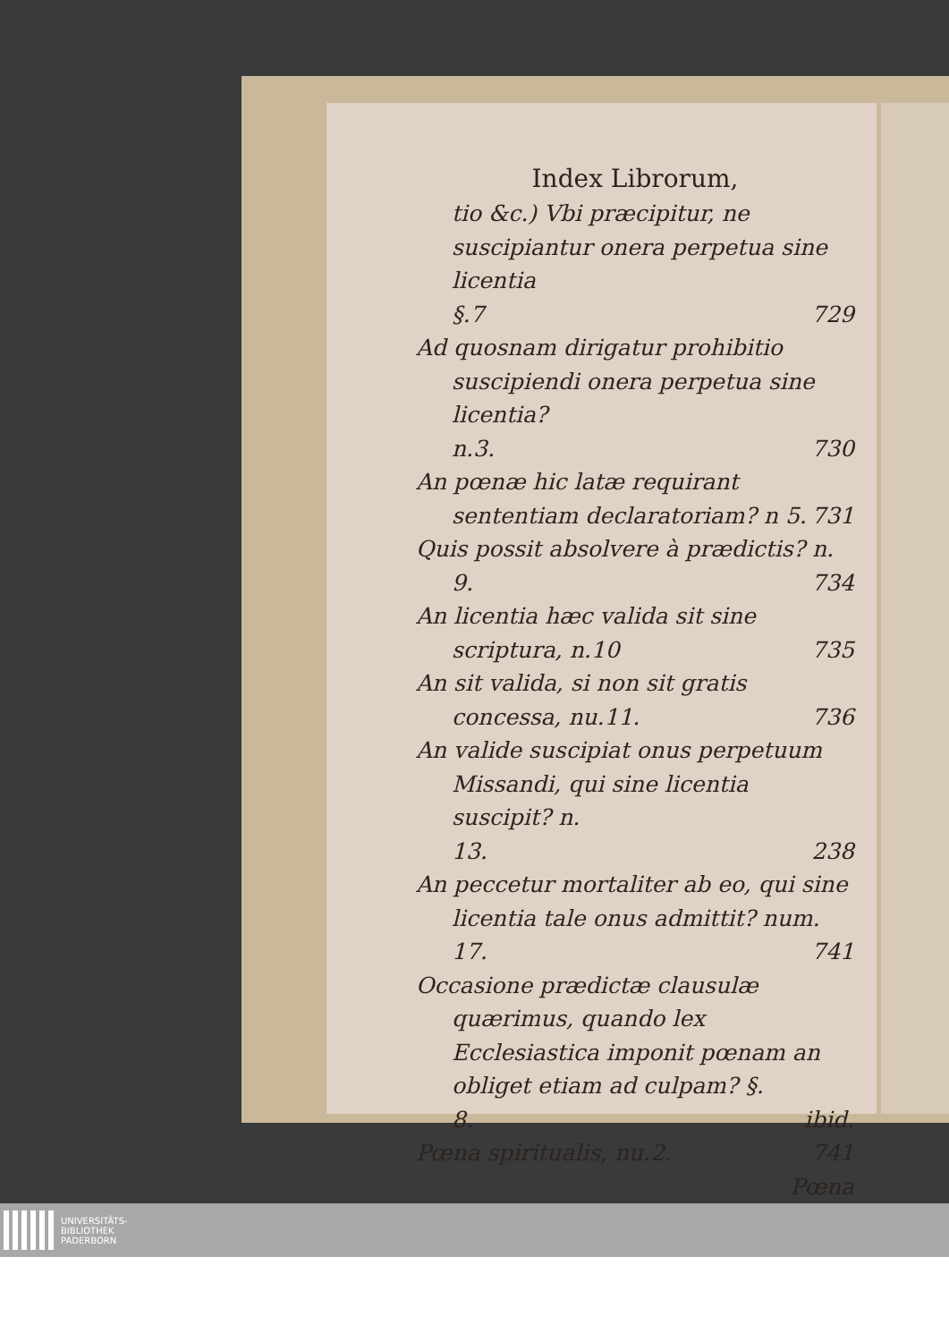Index Librorum,
tio &c.) Vbi præcipitur, ne suscipiantur onera perpetua sine licentia
§.7 729
Ad quosnam dirigatur prohibitio suscipiendi onera perpetua sine licentia?
n.3. 730
An pœnæ hic latæ requirant sententiam declaratoriam? n 5. 731
Quis possit absolvere à prædictis? n.
9. 734
An licentia hæc valida sit sine scriptura, n.10 735
An sit valida, si non sit gratis concessa, nu.11. 736
An valide suscipiat onus perpetuum Missandi, qui sine licentia suscipit? n.
13. 238
An peccetur mortaliter ab eo, qui sine licentia tale onus admittit? num.
17. 741
Occasione prædictæ clausulæ quærimus, quando lex Ecclesiastica imponit pœnam an obliget etiam ad culpam? §.
8. ibid.
Pœna spiritualis, nu.2. 741
Pœna
UNIVERSITÄTS-
BIBLIOTHEK
PADERBORN